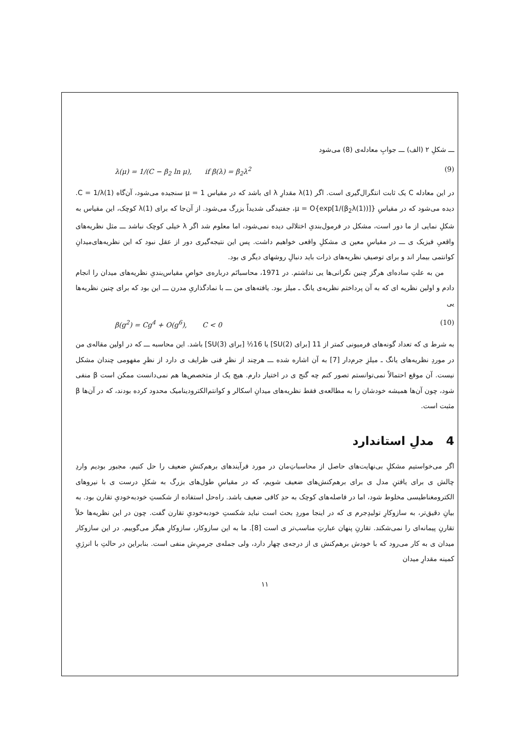ـــ شکلِ ۲ (الف) ـــ جوابِ معادله‌ی (8) می‌شود
λ(μ) = 1/(C − β<sub>2</sub> ln μ), if β(λ) = β<sub>2</sub>λ<sup>2</sup> (9)
در این معادله C یک ثابت انتگرال‌گیری است. اگر λ(1) مقدارِ λ ای باشد که در مقیاس μ = 1 سنجیده می‌شود، آن‌گاه C = 1/λ(1). دیده می‌شود که در مقیاسِ μ = O{exp[1/(β<sub>2</sub>λ(1))]}، جفتیدگی شدیداً بزرگ می‌شود. از آن‌جا که برای λ(1) کوچک، این مقیاس به شکلِ نمایی از ما دور است، مشکل در فرمول‌بندیِ اختلالی دیده نمی‌شود، اما معلوم شد اگر λ خیلی کوچک نباشد ـــ مثل نظریه‌های واقعیِ فیزیک ی ـــ در مقیاسِ معین ی مشکلِ واقعی خواهیم داشت. پس این نتیجه‌گیری دور از عقل نبود که این نظریه‌های‌میدانِ کوانتمی بیمار اند و برای توصیفِ نظریه‌های ذرات باید دنبالِ روشهای دیگر ی بود.
من به علتِ ساده‌ای هرگز چنین نگرانی‌ها یی نداشتم. در 1971، محاسباتَم درباره‌ی خواصِ مقیاس‌بندیِ نظریه‌های میدان را انجام دادم و اولین نظریه ای که به آن پرداختم نظریه‌ی یانگ ـ میلز بود. یافته‌های من ـــ با نمادگذاریِ مدرن ـــ این بود که برای چنین نظریه‌ها یی
β(g<sup>2</sup>) = Cg<sup>4</sup> + O(g<sup>6</sup>), C < 0 (10)
به شرط ی که تعداد گونه‌های فرمیونی کمتر از 11 [برای SU(2)] یا 16½ [برای SU(3)] باشد. این محاسبه ـــ که در اولین مقاله‌ی من در موردِ نظریه‌های یانگ ـ میلزِ جرم‌دار [7] به آن اشاره شده ـــ هرچند از نظرِ فنی ظرایف ی دارد از نظرِ مفهومی چندان مشکل نیست. آن موقع احتمالاً نمی‌توانستم تصور کنم چه گنج ی در اختیار دارم. هیچ یک از متخصص‌ها هم نمی‌دانست ممکن است β منفی شود، چون آن‌ها همیشه خودشان را به مطالعه‌ی فقط نظریه‌های میدانِ اسکالر و کوانتم‌الکترودینامیک محدود کرده بودند، که در آن‌ها β مثبت است.
4 مدلِ استاندارد
اگر می‌خواستیم مشکلِ بی‌نهایت‌های حاصل از محاسباتِ‌مان در مورد فرآیندهای برهم‌کنشِ ضعیف را حل کنیم، مجبور بودیم واردِ چالش ی برای یافتنِ مدل ی برای برهم‌کنش‌های ضعیف شویم، که در مقیاسِ طول‌های بزرگ به شکلِ درست ی با نیروهای الکترومغناطیسی مخلوط شود، اما در فاصله‌های کوچک به حدِ کافی ضعیف باشد. راه‌حل استفاده از شکستِ خودبه‌خودیِ تقارن بود. به بیانِ دقیق‌تر، به سازوکارِ تولیدِجرم ی که در اینجا موردِ بحث است نباید شکستِ خودبه‌خودیِ تقارن گفت. چون در این نظریه‌ها خلاً تقارنِ پیمانه‌ای را نمی‌شکند. تقارنِ پنهان عبارتِ مناسب‌تر ی است [8]. ما به این سازوکار، سازوکارِ هیگز می‌گوییم. در این سازوکار میدان ی به کار می‌رود که با خودش برهم‌کنش ی از درجه‌ی چهار دارد، ولی جمله‌ی جرمیِ‌ش منفی است. بنابراین در حالتِ با انرژیِ کمینه مقدارِ میدان
۱۱